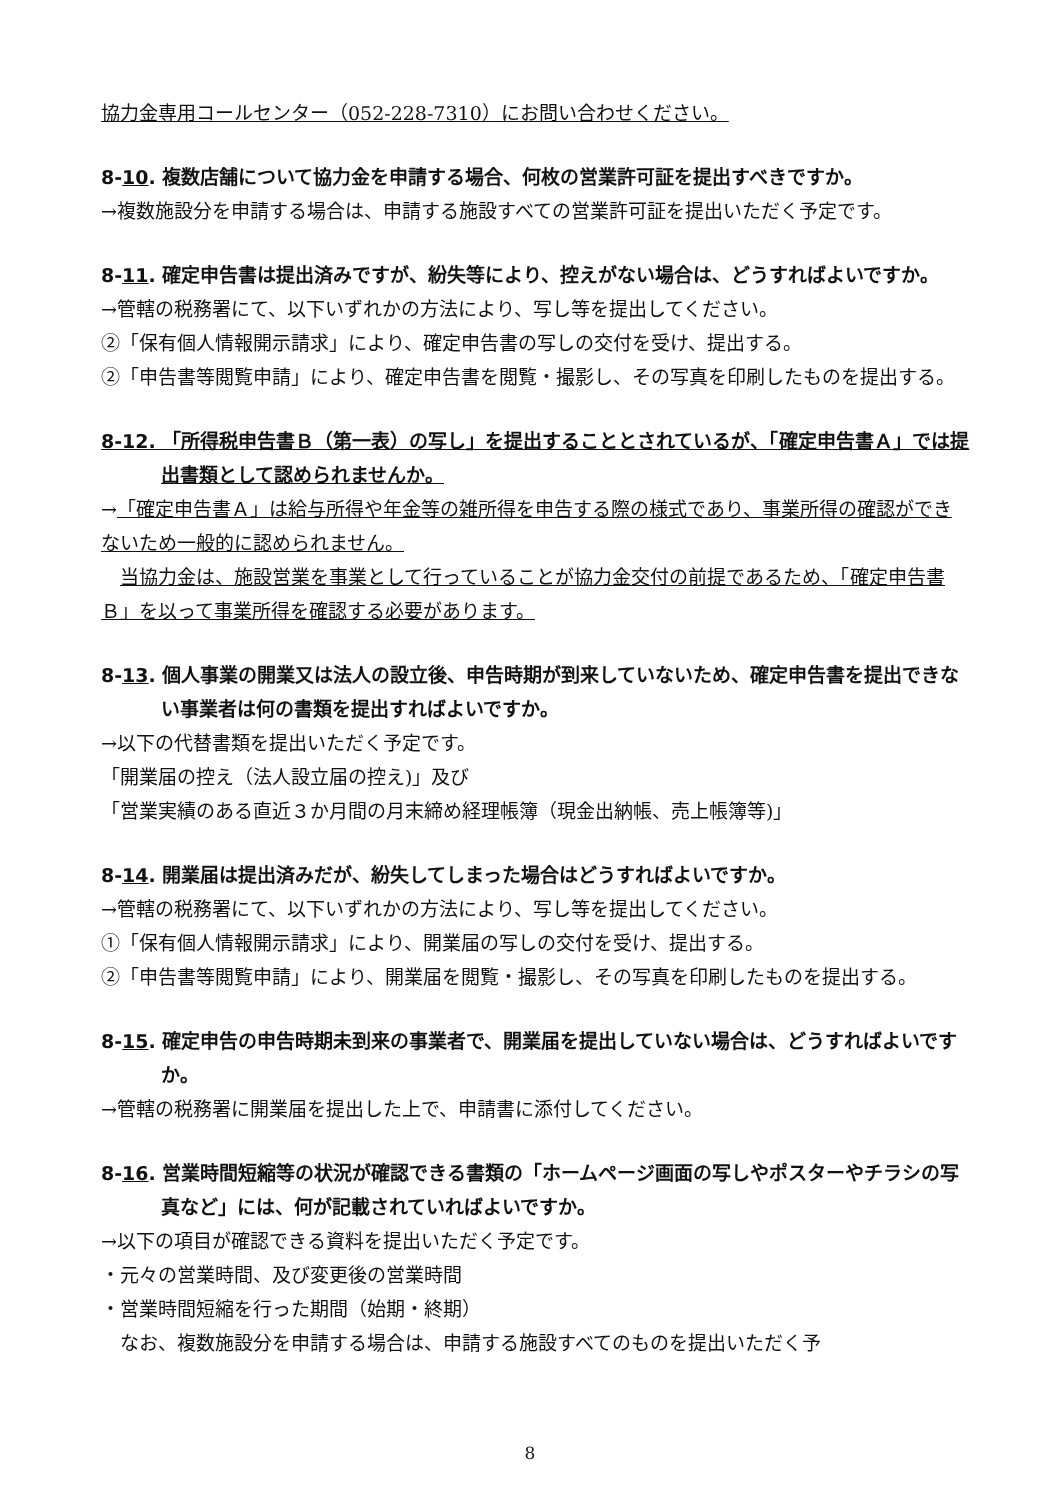協力金専用コールセンター（052-228-7310）にお問い合わせください。
8-10. 複数店舗について協力金を申請する場合、何枚の営業許可証を提出すべきですか。
→複数施設分を申請する場合は、申請する施設すべての営業許可証を提出いただく予定です。
8-11. 確定申告書は提出済みですが、紛失等により、控えがない場合は、どうすればよいですか。
→管轄の税務署にて、以下いずれかの方法により、写し等を提出してください。
②「保有個人情報開示請求」により、確定申告書の写しの交付を受け、提出する。
②「申告書等閲覧申請」により、確定申告書を閲覧・撮影し、その写真を印刷したものを提出する。
8-12. 「所得税申告書Ｂ（第一表）の写し」を提出することとされているが、「確定申告書Ａ」では提出書類として認められませんか。
→「確定申告書Ａ」は給与所得や年金等の雑所得を申告する際の様式であり、事業所得の確認ができないため一般的に認められません。
 当協力金は、施設営業を事業として行っていることが協力金交付の前提であるため、「確定申告書Ｂ」を以って事業所得を確認する必要があります。
8-13. 個人事業の開業又は法人の設立後、申告時期が到来していないため、確定申告書を提出できない事業者は何の書類を提出すればよいですか。
→以下の代替書類を提出いただく予定です。
「開業届の控え（法人設立届の控え)」及び
「営業実績のある直近３か月間の月末締め経理帳簿（現金出納帳、売上帳簿等)」
8-14. 開業届は提出済みだが、紛失してしまった場合はどうすればよいですか。
→管轄の税務署にて、以下いずれかの方法により、写し等を提出してください。
①「保有個人情報開示請求」により、開業届の写しの交付を受け、提出する。
②「申告書等閲覧申請」により、開業届を閲覧・撮影し、その写真を印刷したものを提出する。
8-15. 確定申告の申告時期未到来の事業者で、開業届を提出していない場合は、どうすればよいですか。
→管轄の税務署に開業届を提出した上で、申請書に添付してください。
8-16. 営業時間短縮等の状況が確認できる書類の「ホームページ画面の写しやポスターやチラシの写真など」には、何が記載されていればよいですか。
→以下の項目が確認できる資料を提出いただく予定です。
・元々の営業時間、及び変更後の営業時間
・営業時間短縮を行った期間（始期・終期）
 なお、複数施設分を申請する場合は、申請する施設すべてのものを提出いただく予
8